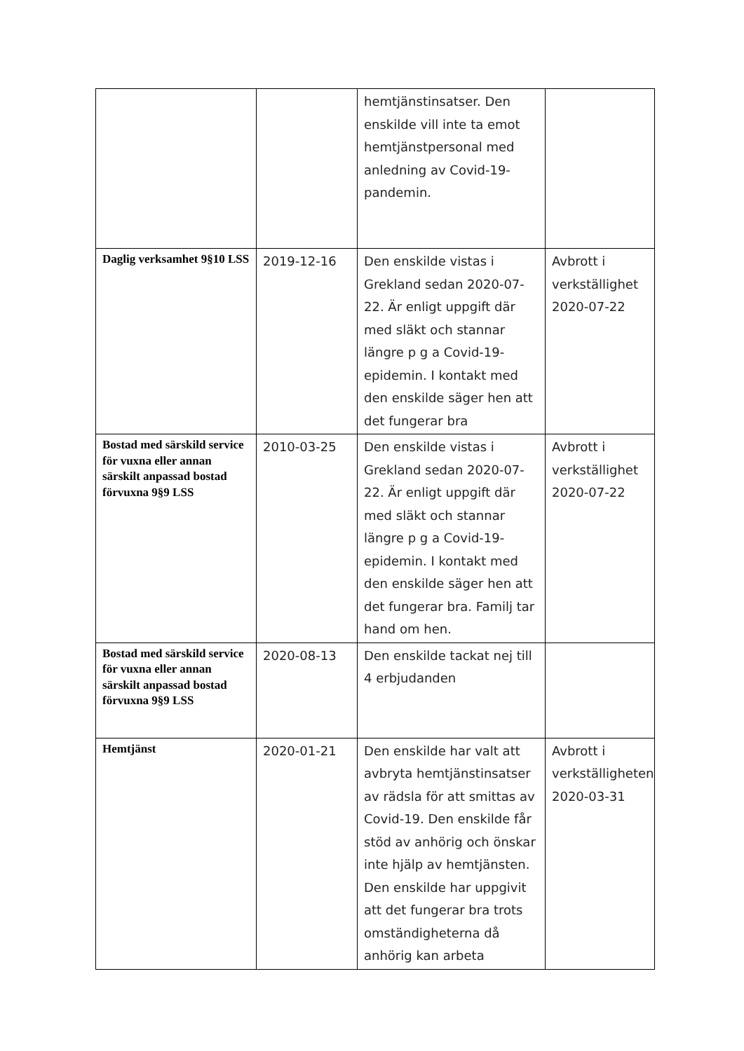| | | hemtjänstinsatser. Den enskilde vill inte ta emot hemtjänstpersonal med anledning av Covid-19-pandemin. | |
| Daglig verksamhet 9§10 LSS | 2019-12-16 | Den enskilde vistas i Grekland sedan 2020-07-22. Är enligt uppgift där med släkt och stannar längre p g a Covid-19-epidemin. I kontakt med den enskilde säger hen att det fungerar bra | Avbrott i verkställighet 2020-07-22 |
| Bostad med särskild service för vuxna eller annan särskilt anpassad bostad förvuxna 9§9 LSS | 2010-03-25 | Den enskilde vistas i Grekland sedan 2020-07-22. Är enligt uppgift där med släkt och stannar längre p g a Covid-19-epidemin. I kontakt med den enskilde säger hen att det fungerar bra. Familj tar hand om hen. | Avbrott i verkställighet 2020-07-22 |
| Bostad med särskild service för vuxna eller annan särskilt anpassad bostad förvuxna 9§9 LSS | 2020-08-13 | Den enskilde tackat nej till 4 erbjudanden | |
| Hemtjänst | 2020-01-21 | Den enskilde har valt att avbryta hemtjänstinsatser av rädsla för att smittas av Covid-19. Den enskilde får stöd av anhörig och önskar inte hjälp av hemtjänsten. Den enskilde har uppgivit att det fungerar bra trots omständigheterna då anhörig kan arbeta | Avbrott i verkställigheten 2020-03-31 |